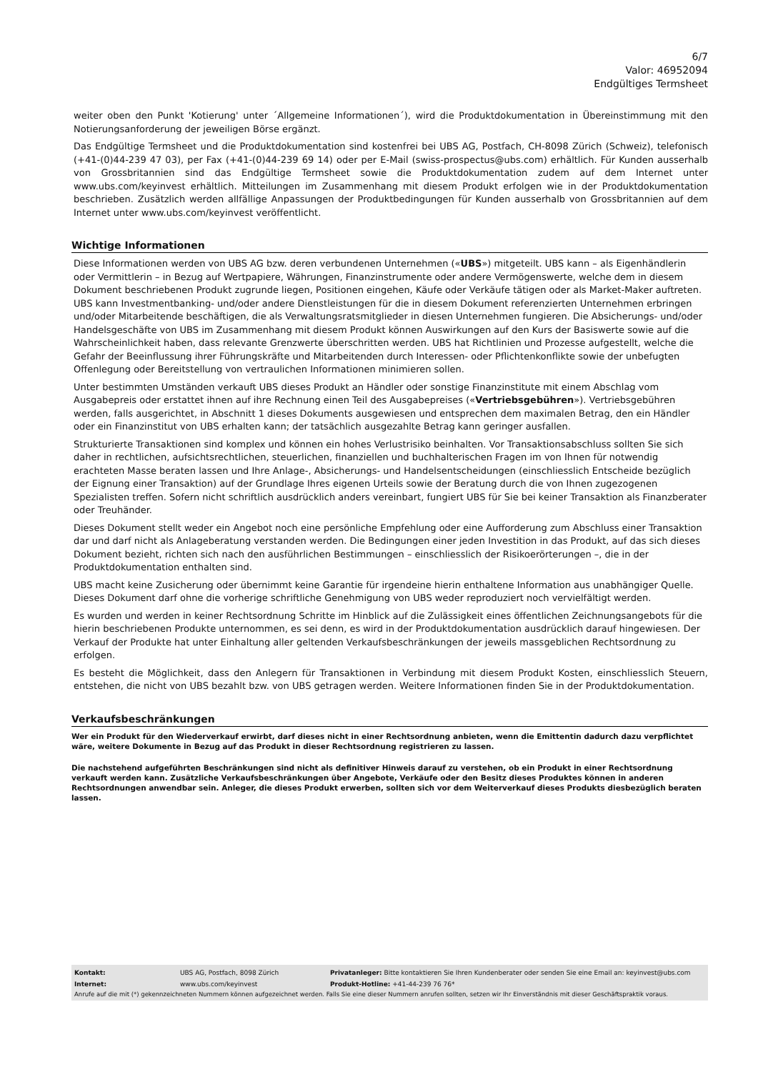6/7
Valor: 46952094
Endgültiges Termsheet
weiter oben den Punkt 'Kotierung' unter ´Allgemeine Informationen´), wird die Produktdokumentation in Übereinstimmung mit den Notierungsanforderung der jeweiligen Börse ergänzt.
Das Endgültige Termsheet und die Produktdokumentation sind kostenfrei bei UBS AG, Postfach, CH-8098 Zürich (Schweiz), telefonisch (+41-(0)44-239 47 03), per Fax (+41-(0)44-239 69 14) oder per E-Mail (swiss-prospectus@ubs.com) erhältlich. Für Kunden ausserhalb von Grossbritannien sind das Endgültige Termsheet sowie die Produktdokumentation zudem auf dem Internet unter www.ubs.com/keyinvest erhältlich. Mitteilungen im Zusammenhang mit diesem Produkt erfolgen wie in der Produktdokumentation beschrieben. Zusätzlich werden allfällige Anpassungen der Produktbedingungen für Kunden ausserhalb von Grossbritannien auf dem Internet unter www.ubs.com/keyinvest veröffentlicht.
Wichtige Informationen
Diese Informationen werden von UBS AG bzw. deren verbundenen Unternehmen («UBS») mitgeteilt. UBS kann – als Eigenhändlerin oder Vermittlerin – in Bezug auf Wertpapiere, Währungen, Finanzinstrumente oder andere Vermögenswerte, welche dem in diesem Dokument beschriebenen Produkt zugrunde liegen, Positionen eingehen, Käufe oder Verkäufe tätigen oder als Market-Maker auftreten. UBS kann Investmentbanking- und/oder andere Dienstleistungen für die in diesem Dokument referenzierten Unternehmen erbringen und/oder Mitarbeitende beschäftigen, die als Verwaltungsratsmitglieder in diesen Unternehmen fungieren. Die Absicherungs- und/oder Handelsgeschäfte von UBS im Zusammenhang mit diesem Produkt können Auswirkungen auf den Kurs der Basiswerte sowie auf die Wahrscheinlichkeit haben, dass relevante Grenzwerte überschritten werden. UBS hat Richtlinien und Prozesse aufgestellt, welche die Gefahr der Beeinflussung ihrer Führungskräfte und Mitarbeitenden durch Interessen- oder Pflichtenkonflikte sowie der unbefugten Offenlegung oder Bereitstellung von vertraulichen Informationen minimieren sollen.
Unter bestimmten Umständen verkauft UBS dieses Produkt an Händler oder sonstige Finanzinstitute mit einem Abschlag vom Ausgabepreis oder erstattet ihnen auf ihre Rechnung einen Teil des Ausgabepreises («Vertriebsgebühren»). Vertriebsgebühren werden, falls ausgerichtet, in Abschnitt 1 dieses Dokuments ausgewiesen und entsprechen dem maximalen Betrag, den ein Händler oder ein Finanzinstitut von UBS erhalten kann; der tatsächlich ausgezahlte Betrag kann geringer ausfallen.
Strukturierte Transaktionen sind komplex und können ein hohes Verlustrisiko beinhalten. Vor Transaktionsabschluss sollten Sie sich daher in rechtlichen, aufsichtsrechtlichen, steuerlichen, finanziellen und buchhalterischen Fragen im von Ihnen für notwendig erachteten Masse beraten lassen und Ihre Anlage-, Absicherungs- und Handelsentscheidungen (einschliesslich Entscheide bezüglich der Eignung einer Transaktion) auf der Grundlage Ihres eigenen Urteils sowie der Beratung durch die von Ihnen zugezogenen Spezialisten treffen. Sofern nicht schriftlich ausdrücklich anders vereinbart, fungiert UBS für Sie bei keiner Transaktion als Finanzberater oder Treuhänder.
Dieses Dokument stellt weder ein Angebot noch eine persönliche Empfehlung oder eine Aufforderung zum Abschluss einer Transaktion dar und darf nicht als Anlageberatung verstanden werden. Die Bedingungen einer jeden Investition in das Produkt, auf das sich dieses Dokument bezieht, richten sich nach den ausführlichen Bestimmungen – einschliesslich der Risikoerörterungen –, die in der Produktdokumentation enthalten sind.
UBS macht keine Zusicherung oder übernimmt keine Garantie für irgendeine hierin enthaltene Information aus unabhängiger Quelle. Dieses Dokument darf ohne die vorherige schriftliche Genehmigung von UBS weder reproduziert noch vervielfältigt werden.
Es wurden und werden in keiner Rechtsordnung Schritte im Hinblick auf die Zulässigkeit eines öffentlichen Zeichnungsangebots für die hierin beschriebenen Produkte unternommen, es sei denn, es wird in der Produktdokumentation ausdrücklich darauf hingewiesen. Der Verkauf der Produkte hat unter Einhaltung aller geltenden Verkaufsbeschränkungen der jeweils massgeblichen Rechtsordnung zu erfolgen.
Es besteht die Möglichkeit, dass den Anlegern für Transaktionen in Verbindung mit diesem Produkt Kosten, einschliesslich Steuern, entstehen, die nicht von UBS bezahlt bzw. von UBS getragen werden. Weitere Informationen finden Sie in der Produktdokumentation.
Verkaufsbeschränkungen
Wer ein Produkt für den Wiederverkauf erwirbt, darf dieses nicht in einer Rechtsordnung anbieten, wenn die Emittentin dadurch dazu verpflichtet wäre, weitere Dokumente in Bezug auf das Produkt in dieser Rechtsordnung registrieren zu lassen.
Die nachstehend aufgeführten Beschränkungen sind nicht als definitiver Hinweis darauf zu verstehen, ob ein Produkt in einer Rechtsordnung verkauft werden kann. Zusätzliche Verkaufsbeschränkungen über Angebote, Verkäufe oder den Besitz dieses Produktes können in anderen Rechtsordnungen anwendbar sein. Anleger, die dieses Produkt erwerben, sollten sich vor dem Weiterverkauf dieses Produkts diesbezüglich beraten lassen.
| Kontakt: | UBS AG, Postfach, 8098 Zürich | Privatanleger: Bitte kontaktieren Sie Ihren Kundenberater oder senden Sie eine Email an: keyinvest@ubs.com |
| Internet: | www.ubs.com/keyinvest | Produkt-Hotline: +41-44-239 76 76* |
Anrufe auf die mit (*) gekennzeichneten Nummern können aufgezeichnet werden. Falls Sie eine dieser Nummern anrufen sollten, setzen wir Ihr Einverständnis mit dieser Geschäftspraktik voraus.